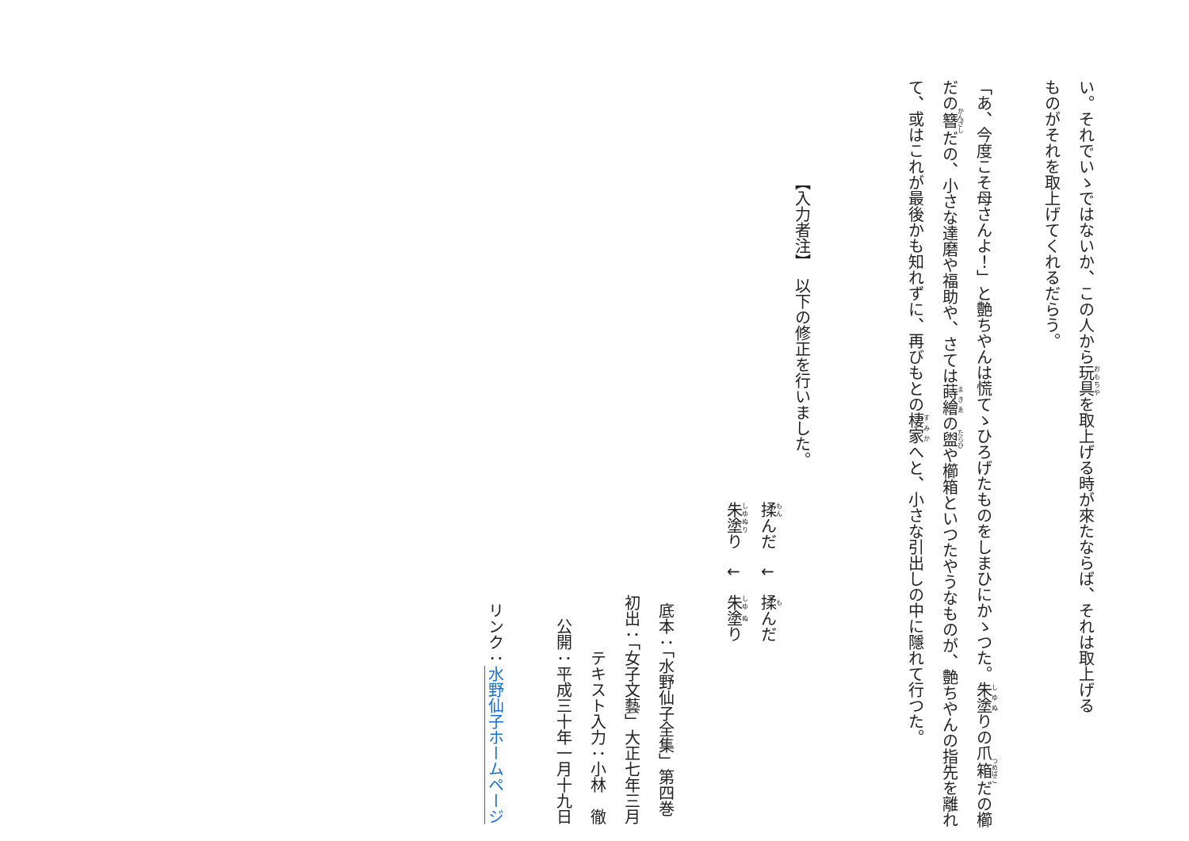い。それでいゝではないか、この人から玩具を取上げる時が來たならば、それは取上げる
ものがそれを取上げてくれるだらう。
「あ、今度こそ母さんよ！」と艶ちやんは慌てゝひろげたものをしまひにかゝつた。朱塗りの爪箱だの櫛だの簪だの、小さな達磨や福助や、さては蒔繪の盥や櫛箱といつたやうなものが、艶ちやんの指先を離れて、或はこれが最後かも知れずに、再びもとの棲家へと、小さな引出しの中に隱れて行つた。
【入力者注】　以下の修正を行いました。
揉んだ　↓　揉んだ
朱塗り　↓　朱塗り
底本：「水野仙子全集」第四巻
初出：「女子文藝」大正七年三月
テキスト入力：小林　徹
公開：平成三十年一月十九日
リンク：水野仙子ホームページ